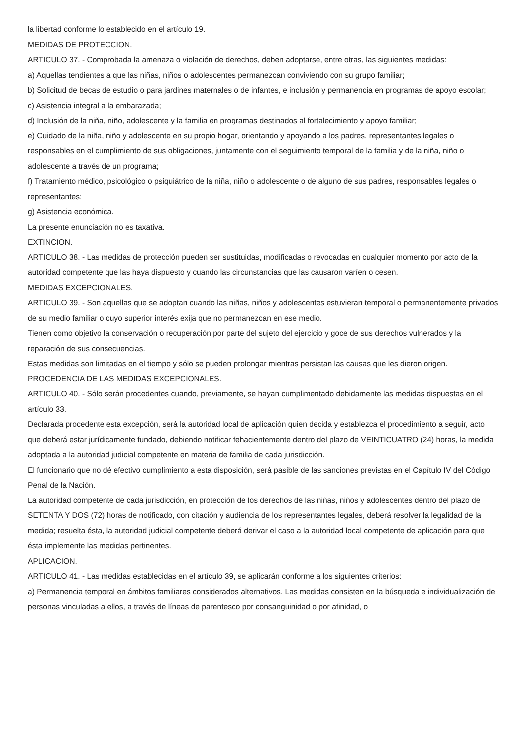la libertad conforme lo establecido en el artículo 19.
MEDIDAS DE PROTECCION.
ARTICULO 37. - Comprobada la amenaza o violación de derechos, deben adoptarse, entre otras, las siguientes medidas:
a) Aquellas tendientes a que las niñas, niños o adolescentes permanezcan conviviendo con su grupo familiar;
b) Solicitud de becas de estudio o para jardines maternales o de infantes, e inclusión y permanencia en programas de apoyo escolar;
c) Asistencia integral a la embarazada;
d) Inclusión de la niña, niño, adolescente y la familia en programas destinados al fortalecimiento y apoyo familiar;
e) Cuidado de la niña, niño y adolescente en su propio hogar, orientando y apoyando a los padres, representantes legales o responsables en el cumplimiento de sus obligaciones, juntamente con el seguimiento temporal de la familia y de la niña, niño o adolescente a través de un programa;
f) Tratamiento médico, psicológico o psiquiátrico de la niña, niño o adolescente o de alguno de sus padres, responsables legales o representantes;
g) Asistencia económica.
La presente enunciación no es taxativa.
EXTINCION.
ARTICULO 38. - Las medidas de protección pueden ser sustituidas, modificadas o revocadas en cualquier momento por acto de la autoridad competente que las haya dispuesto y cuando las circunstancias que las causaron varíen o cesen.
MEDIDAS EXCEPCIONALES.
ARTICULO 39. - Son aquellas que se adoptan cuando las niñas, niños y adolescentes estuvieran temporal o permanentemente privados de su medio familiar o cuyo superior interés exija que no permanezcan en ese medio.
Tienen como objetivo la conservación o recuperación por parte del sujeto del ejercicio y goce de sus derechos vulnerados y la reparación de sus consecuencias.
Estas medidas son limitadas en el tiempo y sólo se pueden prolongar mientras persistan las causas que les dieron origen.
PROCEDENCIA DE LAS MEDIDAS EXCEPCIONALES.
ARTICULO 40. - Sólo serán procedentes cuando, previamente, se hayan cumplimentado debidamente las medidas dispuestas en el artículo 33.
Declarada procedente esta excepción, será la autoridad local de aplicación quien decida y establezca el procedimiento a seguir, acto que deberá estar jurídicamente fundado, debiendo notificar fehacientemente dentro del plazo de VEINTICUATRO (24) horas, la medida adoptada a la autoridad judicial competente en materia de familia de cada jurisdicción.
El funcionario que no dé efectivo cumplimiento a esta disposición, será pasible de las sanciones previstas en el Capítulo IV del Código Penal de la Nación.
La autoridad competente de cada jurisdicción, en protección de los derechos de las niñas, niños y adolescentes dentro del plazo de SETENTA Y DOS (72) horas de notificado, con citación y audiencia de los representantes legales, deberá resolver la legalidad de la medida; resuelta ésta, la autoridad judicial competente deberá derivar el caso a la autoridad local competente de aplicación para que ésta implemente las medidas pertinentes.
APLICACION.
ARTICULO 41. - Las medidas establecidas en el artículo 39, se aplicarán conforme a los siguientes criterios:
a) Permanencia temporal en ámbitos familiares considerados alternativos. Las medidas consisten en la búsqueda e individualización de personas vinculadas a ellos, a través de líneas de parentesco por consanguinidad o por afinidad, o